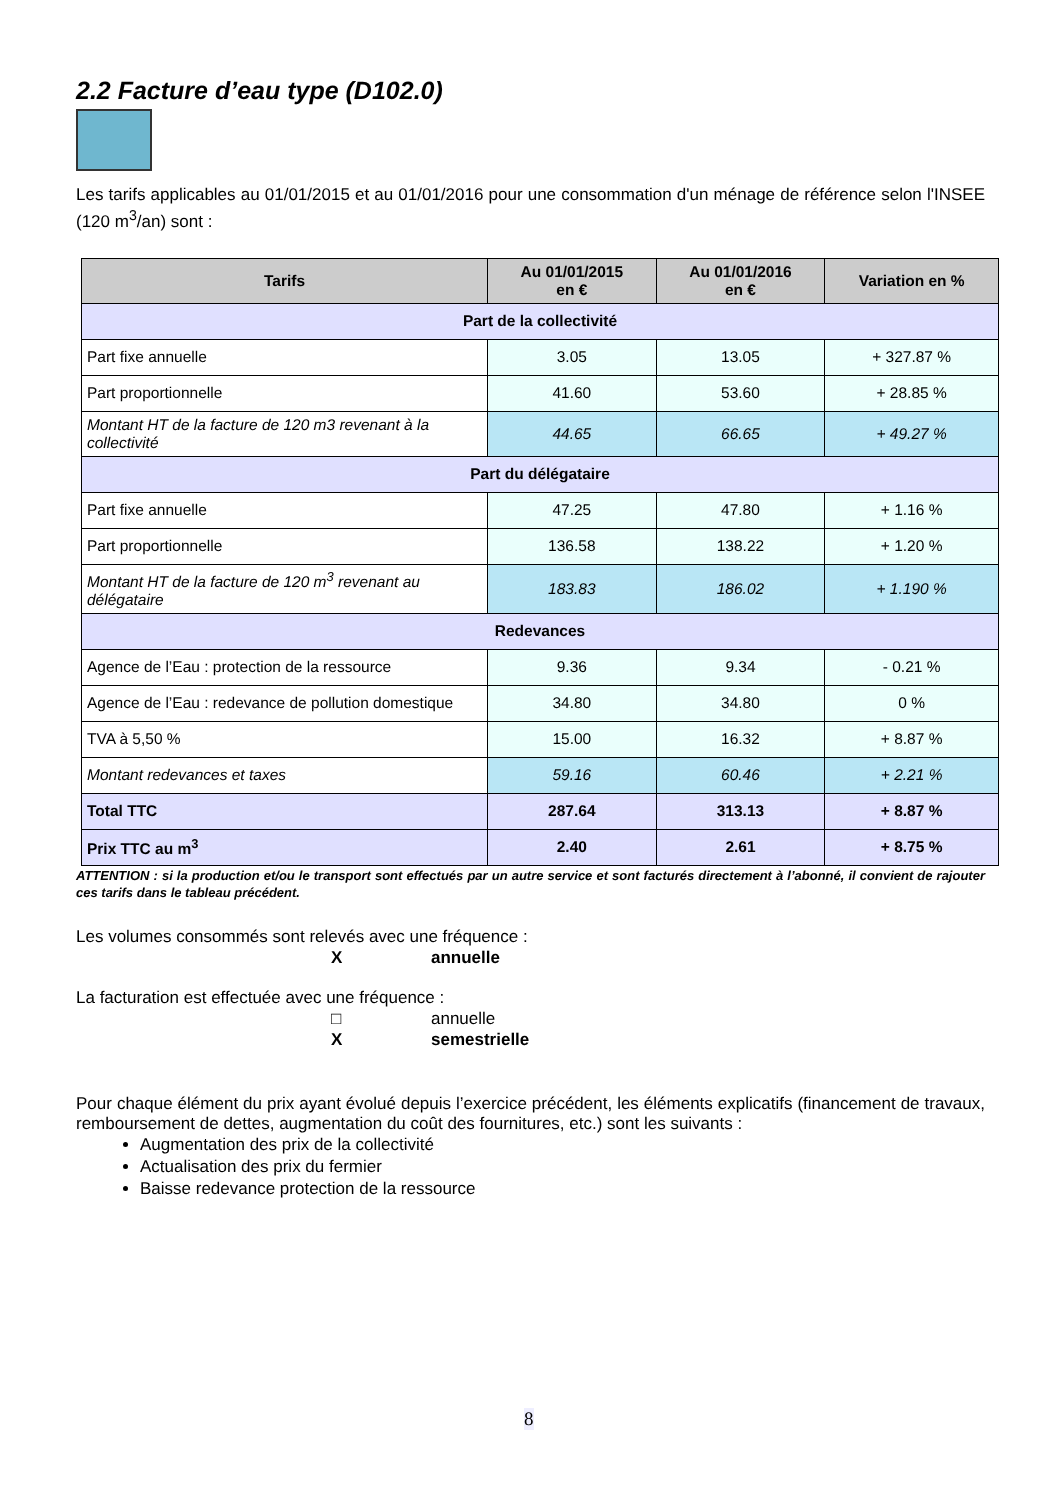2.2 Facture d’eau type (D102.0)
Les tarifs applicables au 01/01/2015 et au 01/01/2016 pour une consommation d'un ménage de référence selon l'INSEE (120 m<sup>3</sup>/an) sont :
| Tarifs | Au 01/01/2015 en € | Au 01/01/2016 en € | Variation en % |
| --- | --- | --- | --- |
| Part de la collectivité | | | |
| Part fixe annuelle | 3.05 | 13.05 | + 327.87 % |
| Part proportionnelle | 41.60 | 53.60 | + 28.85 % |
| Montant HT de la facture de 120 m3 revenant à la collectivité | 44.65 | 66.65 | + 49.27 % |
| Part du délégataire | | | |
| Part fixe annuelle | 47.25 | 47.80 | + 1.16 % |
| Part proportionnelle | 136.58 | 138.22 | + 1.20 % |
| Montant HT de la facture de 120 m<sup>3</sup> revenant au délégataire | 183.83 | 186.02 | + 1.190 % |
| Redevances | | | |
| Agence de l’Eau : protection de la ressource | 9.36 | 9.34 | - 0.21 % |
| Agence de l’Eau : redevance de pollution domestique | 34.80 | 34.80 | 0 % |
| TVA à 5,50 % | 15.00 | 16.32 | + 8.87 % |
| Montant redevances et taxes | 59.16 | 60.46 | + 2.21 % |
| Total TTC | 287.64 | 313.13 | + 8.87 % |
| Prix TTC au m<sup>3</sup> | 2.40 | 2.61 | + 8.75 % |
ATTENTION : si la production et/ou le transport sont effectués par un autre service et sont facturés directement à l’abonné, il convient de rajouter ces tarifs dans le tableau précédent.
Les volumes consommés sont relevés avec une fréquence :
Xannuelle
La facturation est effectuée avec une fréquence :
□ annuelle
Xsemestrielle
Pour chaque élément du prix ayant évolué depuis l’exercice précédent, les éléments explicatifs (financement de travaux, remboursement de dettes, augmentation du coût des fournitures, etc.) sont les suivants :
Augmentation des prix de la collectivité
Actualisation des prix du fermier
Baisse redevance protection de la ressource
8